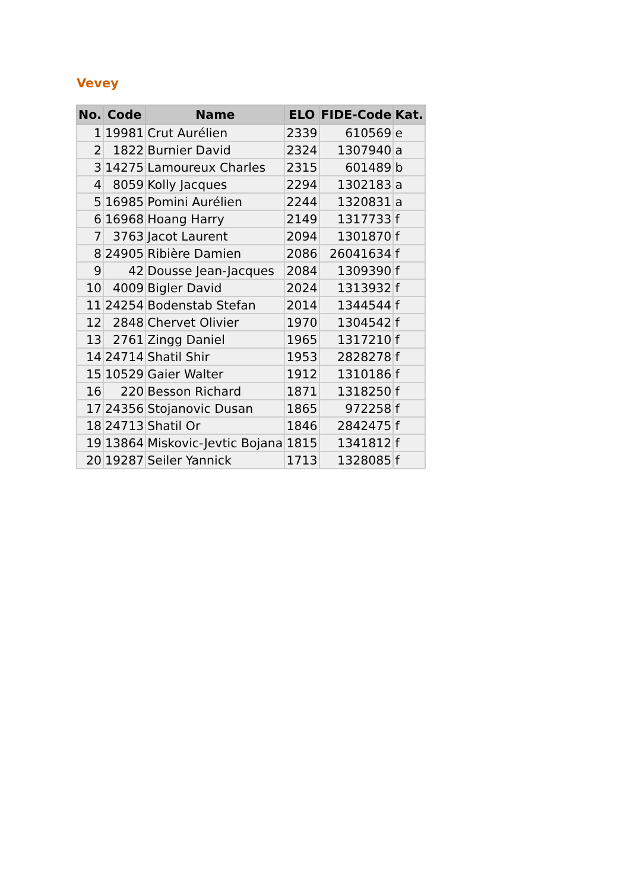Vevey
| No. | Code | Name | ELO | FIDE-Code | Kat. |
| --- | --- | --- | --- | --- | --- |
| 1 | 19981 | Crut Aurélien | 2339 | 610569 | e |
| 2 | 1822 | Burnier David | 2324 | 1307940 | a |
| 3 | 14275 | Lamoureux Charles | 2315 | 601489 | b |
| 4 | 8059 | Kolly Jacques | 2294 | 1302183 | a |
| 5 | 16985 | Pomini Aurélien | 2244 | 1320831 | a |
| 6 | 16968 | Hoang Harry | 2149 | 1317733 | f |
| 7 | 3763 | Jacot Laurent | 2094 | 1301870 | f |
| 8 | 24905 | Ribière Damien | 2086 | 26041634 | f |
| 9 | 42 | Dousse Jean-Jacques | 2084 | 1309390 | f |
| 10 | 4009 | Bigler David | 2024 | 1313932 | f |
| 11 | 24254 | Bodenstab Stefan | 2014 | 1344544 | f |
| 12 | 2848 | Chervet Olivier | 1970 | 1304542 | f |
| 13 | 2761 | Zingg Daniel | 1965 | 1317210 | f |
| 14 | 24714 | Shatil Shir | 1953 | 2828278 | f |
| 15 | 10529 | Gaier Walter | 1912 | 1310186 | f |
| 16 | 220 | Besson Richard | 1871 | 1318250 | f |
| 17 | 24356 | Stojanovic Dusan | 1865 | 972258 | f |
| 18 | 24713 | Shatil Or | 1846 | 2842475 | f |
| 19 | 13864 | Miskovic-Jevtic Bojana | 1815 | 1341812 | f |
| 20 | 19287 | Seiler Yannick | 1713 | 1328085 | f |